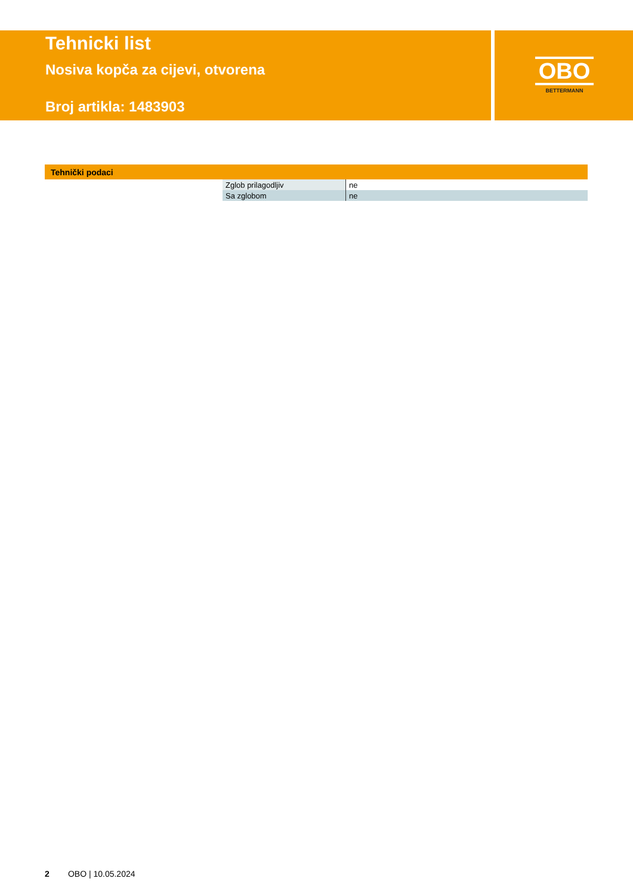Tehnicki list
Nosiva kopča za cijevi, otvorena
Broj artikla: 1483903
OBO
BETTERMANN
Tehnički podaci
| Zglob prilagodljiv | ne |
| Sa zglobom | ne |
2 OBO | 10.05.2024